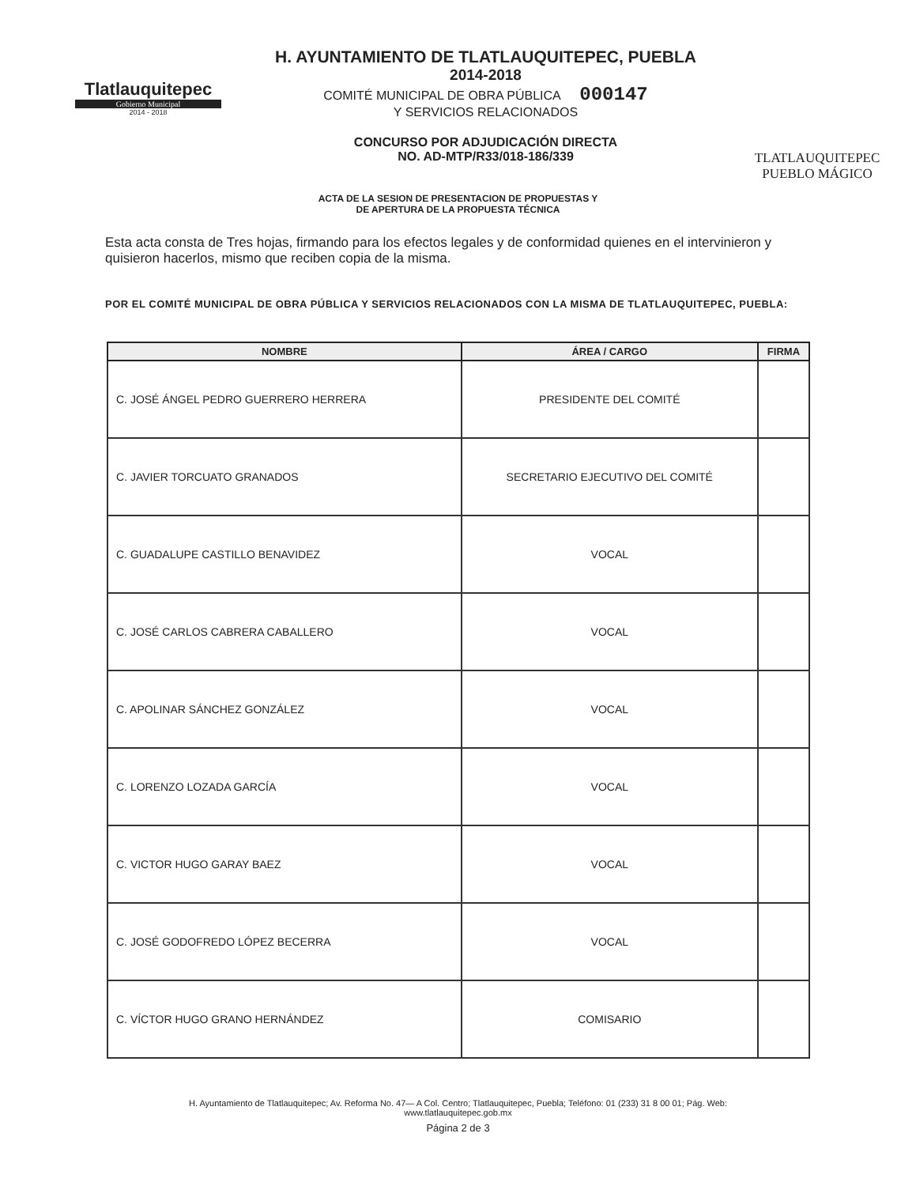Tlatlauquitepec
Gobierno Municipal
2014 - 2018
H. AYUNTAMIENTO DE TLATLAUQUITEPEC, PUEBLA
2014-2018
COMITÉ MUNICIPAL DE OBRA PÚBLICA 000147
Y SERVICIOS RELACIONADOS
CONCURSO POR ADJUDICACIÓN DIRECTA
NO. AD-MTP/R33/018-186/339
TLATLAUQUITEPEC
PUEBLO MÁGICO
ACTA DE LA SESION DE PRESENTACION DE PROPUESTAS Y
DE APERTURA DE LA PROPUESTA TÉCNICA
Esta acta consta de Tres hojas, firmando para los efectos legales y de conformidad quienes en el intervinieron y quisieron hacerlos, mismo que reciben copia de la misma.
POR EL COMITÉ MUNICIPAL DE OBRA PÚBLICA Y SERVICIOS RELACIONADOS CON LA MISMA DE TLATLAUQUITEPEC, PUEBLA:
| NOMBRE | ÁREA / CARGO | FIRMA |
| --- | --- | --- |
| C. JOSÉ ÁNGEL PEDRO GUERRERO HERRERA | PRESIDENTE DEL COMITÉ | |
| C. JAVIER TORCUATO GRANADOS | SECRETARIO EJECUTIVO DEL COMITÉ | |
| C. GUADALUPE CASTILLO BENAVIDEZ | VOCAL | |
| C. JOSÉ CARLOS CABRERA CABALLERO | VOCAL | |
| C. APOLINAR SÁNCHEZ GONZÁLEZ | VOCAL | |
| C. LORENZO LOZADA GARCÍA | VOCAL | |
| C. VICTOR HUGO GARAY BAEZ | VOCAL | |
| C. JOSÉ GODOFREDO LÓPEZ BECERRA | VOCAL | |
| C. VÍCTOR HUGO GRANO HERNÁNDEZ | COMISARIO | |
H. Ayuntamiento de Tlatlauquitepec; Av. Reforma No. 47— A Col. Centro; Tlatlauquitepec, Puebla; Teléfono: 01 (233) 31 8 00 01; Pág. Web:
www.tlatlauquitepec.gob.mx
Página 2 de 3